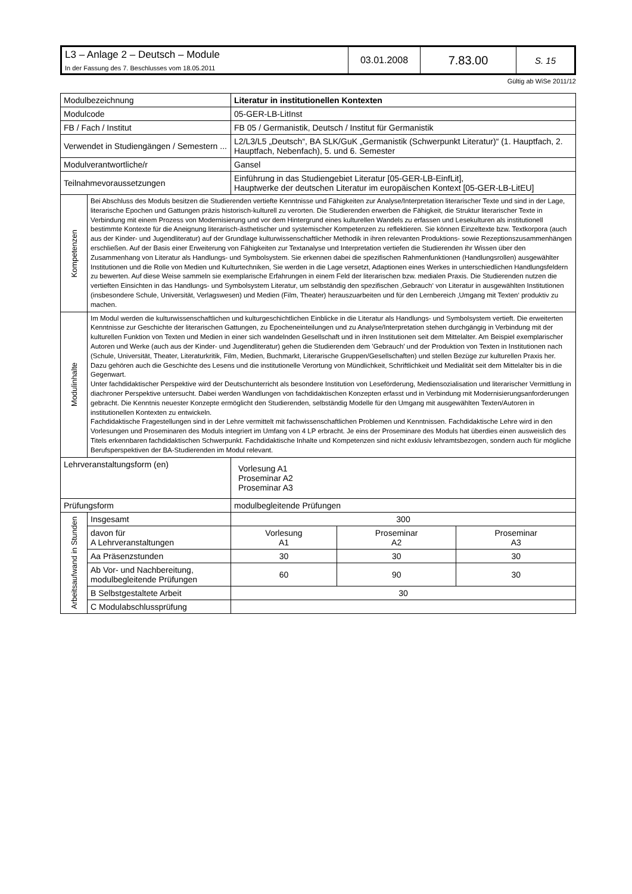| L3 – Anlage 2 – Deutsch – Module In der Fassung des 7. Beschlusses vom 18.05.2011 | 03.01.2008 | 7.83.00 | S. 15 |
Gültig ab WiSe 2011/12
| Modulbezeichnung | | Literatur in institutionellen Kontexten | | |
| Modulcode | | 05-GER-LB-LitInst | | |
| FB / Fach / Institut | | FB 05 / Germanistik, Deutsch / Institut für Germanistik | | |
| Verwendet in Studiengängen / Semestern ... | | L2/L3/L5 „Deutsch“, BA SLK/GuK „Germanistik (Schwerpunkt Literatur)“ (1. Hauptfach, 2. Hauptfach, Nebenfach), 5. und 6. Semester | | |
| Modulverantwortliche/r | | Gansel | | |
| Teilnahmevoraussetzungen | | Einführung in das Studiengebiet Literatur [05-GER-LB-EinfLit], Hauptwerke der deutschen Literatur im europäischen Kontext [05-GER-LB-LitEU] | | |
| Kompetenzen | Bei Abschluss des Moduls besitzen die Studierenden vertiefte Kenntnisse und Fähigkeiten zur Analyse/Interpretation literarischer Texte und sind in der Lage, literarische Epochen und Gattungen präzis historisch-kulturell zu verorten. Die Studierenden erwerben die Fähigkeit, die Struktur literarischer Texte in Verbindung mit einem Prozess von Modernisierung und vor dem Hintergrund eines kulturellen Wandels zu erfassen und Lesekulturen als institutionell bestimmte Kontexte für die Aneignung literarisch-ästhetischer und systemischer Kompetenzen zu reflektieren. Sie können Einzeltexte bzw. Textkorpora (auch aus der Kinder- und Jugendliteratur) auf der Grundlage kulturwissenschaftlicher Methodik in ihren relevanten Produktions- sowie Rezeptionszusammenhängen erschließen. Auf der Basis einer Erweiterung von Fähigkeiten zur Textanalyse und Interpretation vertiefen die Studierenden ihr Wissen über den Zusammenhang von Literatur als Handlungs- und Symbolsystem. Sie erkennen dabei die spezifischen Rahmenfunktionen (Handlungsrollen) ausgewählter Institutionen und die Rolle von Medien und Kulturtechniken, Sie werden in die Lage versetzt, Adaptionen eines Werkes in unterschiedlichen Handlungsfeldern zu bewerten. Auf diese Weise sammeln sie exemplarische Erfahrungen in einem Feld der literarischen bzw. medialen Praxis. Die Studierenden nutzen die vertieften Einsichten in das Handlungs- und Symbolsystem Literatur, um selbständig den spezifischen ‚Gebrauch‘ von Literatur in ausgewählten Institutionen (insbesondere Schule, Universität, Verlagswesen) und Medien (Film, Theater) herauszuarbeiten und für den Lernbereich ‚Umgang mit Texten‘ produktiv zu machen. | | | |
| Modulinhalte | Im Modul werden die kulturwissenschaftlichen und kulturgeschichtlichen Einblicke in die Literatur als Handlungs- und Symbolsystem vertieft. Die erweiterten Kenntnisse zur Geschichte der literarischen Gattungen, zu Epocheneinteilungen und zu Analyse/Interpretation stehen durchgängig in Verbindung mit der kulturellen Funktion von Texten und Medien in einer sich wandelnden Gesellschaft und in ihren Institutionen seit dem Mittelalter. Am Beispiel exemplarischer Autoren und Werke (auch aus der Kinder- und Jugendliteratur) gehen die Studierenden dem ’Gebrauch’ und der Produktion von Texten in Institutionen nach (Schule, Universität, Theater, Literaturkritik, Film, Medien, Buchmarkt, Literarische Gruppen/Gesellschaften) und stellen Bezüge zur kulturellen Praxis her. Dazu gehören auch die Geschichte des Lesens und die institutionelle Verortung von Mündlichkeit, Schriftlichkeit und Medialität seit dem Mittelalter bis in die Gegenwart. Unter fachdidaktischer Perspektive wird der Deutschunterricht als besondere Institution von Leseförderung, Mediensozialisation und literarischer Vermittlung in diachroner Perspektive untersucht. Dabei werden Wandlungen von fachdidaktischen Konzepten erfasst und in Verbindung mit Modernisierungsanforderungen gebracht. Die Kenntnis neuester Konzepte ermöglicht den Studierenden, selbständig Modelle für den Umgang mit ausgewählten Texten/Autoren in institutionellen Kontexten zu entwickeln. Fachdidaktische Fragestellungen sind in der Lehre vermittelt mit fachwissenschaftlichen Problemen und Kenntnissen. Fachdidaktische Lehre wird in den Vorlesungen und Proseminaren des Moduls integriert im Umfang von 4 LP erbracht. Je eins der Proseminare des Moduls hat überdies einen ausweislich des Titels erkennbaren fachdidaktischen Schwerpunkt. Fachdidaktische Inhalte und Kompetenzen sind nicht exklusiv lehramtsbezogen, sondern auch für mögliche Berufsperspektiven der BA-Studierenden im Modul relevant. | | | |
| Lehrveranstaltungsform (en) | | Vorlesung A1 Proseminar A2 Proseminar A3 | | |
| Prüfungsform | | modulbegleitende Prüfungen | | |
| Arbeitsaufwand in Stunden | Insgesamt | 300 | | |
| | davon für A Lehrveranstaltungen | Vorlesung A1 | Proseminar A2 | Proseminar A3 |
| | Aa Präsenzstunden | 30 | 30 | 30 |
| | Ab Vor- und Nachbereitung, modulbegleitende Prüfungen | 60 | 90 | 30 |
| | B Selbstgestaltete Arbeit | 30 | | |
| | C Modulabschlussprüfung | | | |